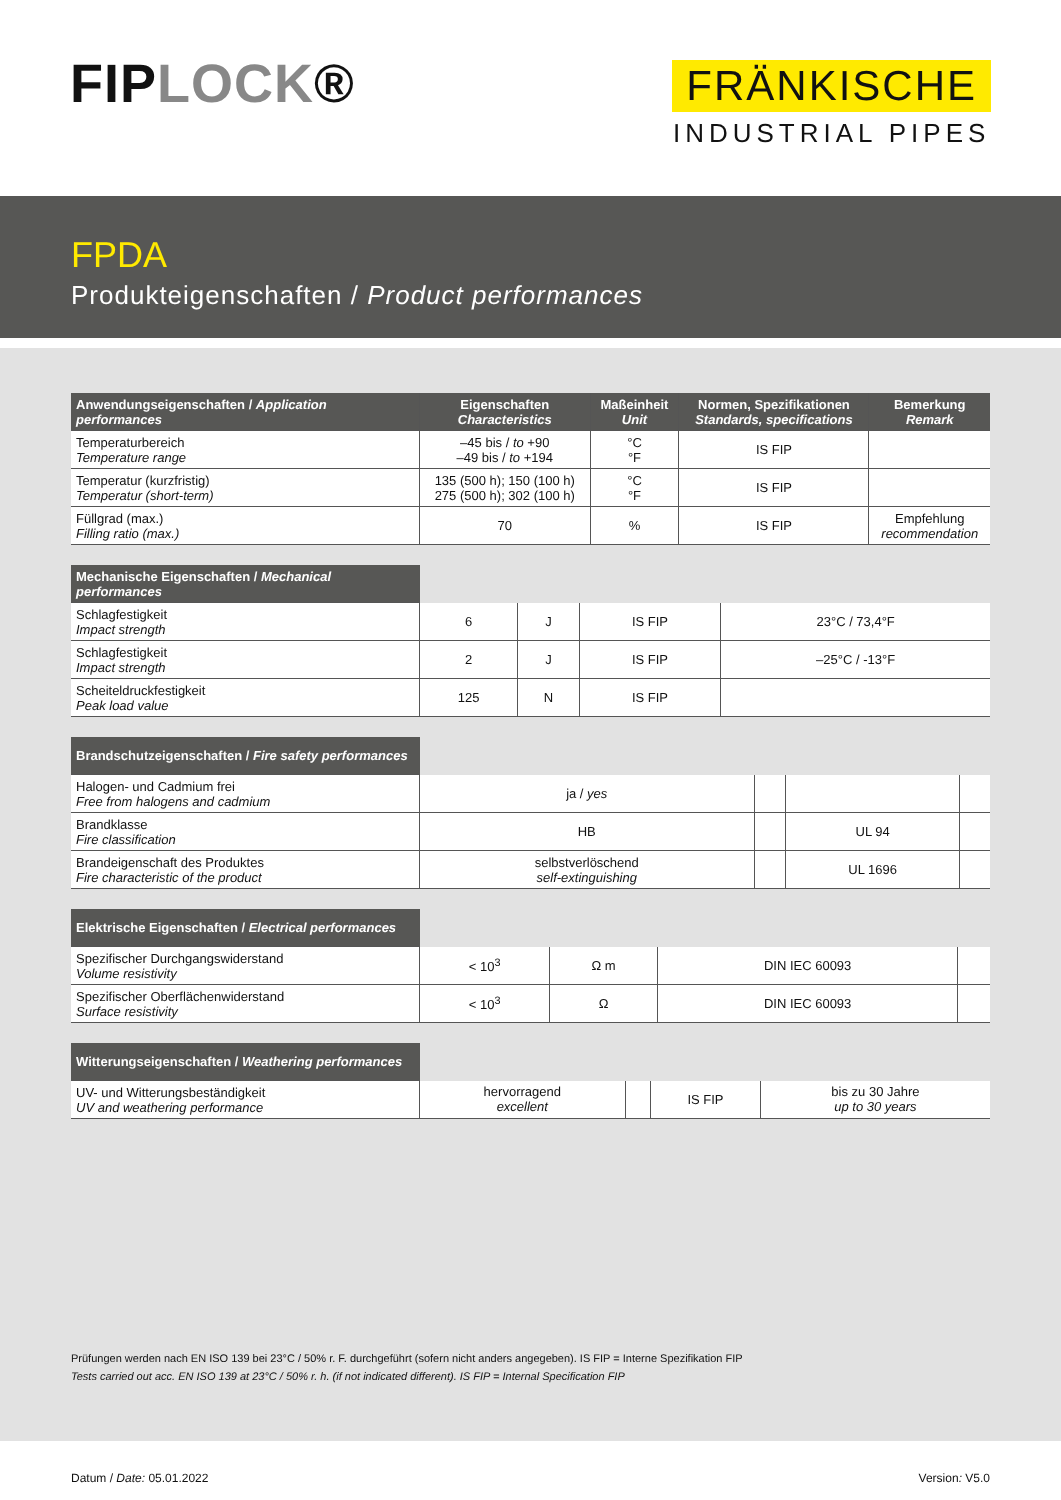FIPLOCK®
FRÄNKISCHE
INDUSTRIAL PIPES
FPDA
Produkteigenschaften / Product performances
| Anwendungseigenschaften / Application performances | Eigenschaften Characteristics | Maßeinheit Unit | Normen, Spezifikationen Standards, specifications | Bemerkung Remark |
| --- | --- | --- | --- | --- |
| Temperaturbereich Temperature range | –45 bis / to +90 –49 bis / to +194 | °C °F | IS FIP | |
| Temperatur (kurzfristig) Temperatur (short-term) | 135 (500 h); 150 (100 h) 275 (500 h); 302 (100 h) | °C °F | IS FIP | |
| Füllgrad (max.) Filling ratio (max.) | 70 | % | IS FIP | Empfehlung recommendation |
| Mechanische Eigenschaften / Mechanical performances | | | | |
| Schlagfestigkeit Impact strength | 6 | J | IS FIP | 23°C / 73,4°F |
| Schlagfestigkeit Impact strength | 2 | J | IS FIP | –25°C / -13°F |
| Scheiteldruckfestigkeit Peak load value | 125 | N | IS FIP | |
| Brandschutzeigenschaften / Fire safety performances | | | | |
| Halogen- und Cadmium frei Free from halogens and cadmium | ja / yes | | | |
| Brandklasse Fire classification | HB | | UL 94 | |
| Brandeigenschaft des Produktes Fire characteristic of the product | selbstverlöschend self-extinguishing | | UL 1696 | |
| Elektrische Eigenschaften / Electrical performances | | | | |
| Spezifischer Durchgangswiderstand Volume resistivity | < 10<sup>3</sup> | Ω m | DIN IEC 60093 | |
| Spezifischer Oberflächenwiderstand Surface resistivity | < 10<sup>3</sup> | Ω | DIN IEC 60093 | |
| Witterungseigenschaften / Weathering performances | | | | |
| UV- und Witterungsbeständigkeit UV and weathering performance | hervorragend excellent | | IS FIP | bis zu 30 Jahre up to 30 years |
Prüfungen werden nach EN ISO 139 bei 23°C / 50% r. F. durchgeführt (sofern nicht anders angegeben). IS FIP = Interne Spezifikation FIP
Tests carried out acc. EN ISO 139 at 23°C / 50% r. h. (if not indicated different). IS FIP = Internal Specification FIP
Datum / Date: 05.01.2022 Version: V5.0